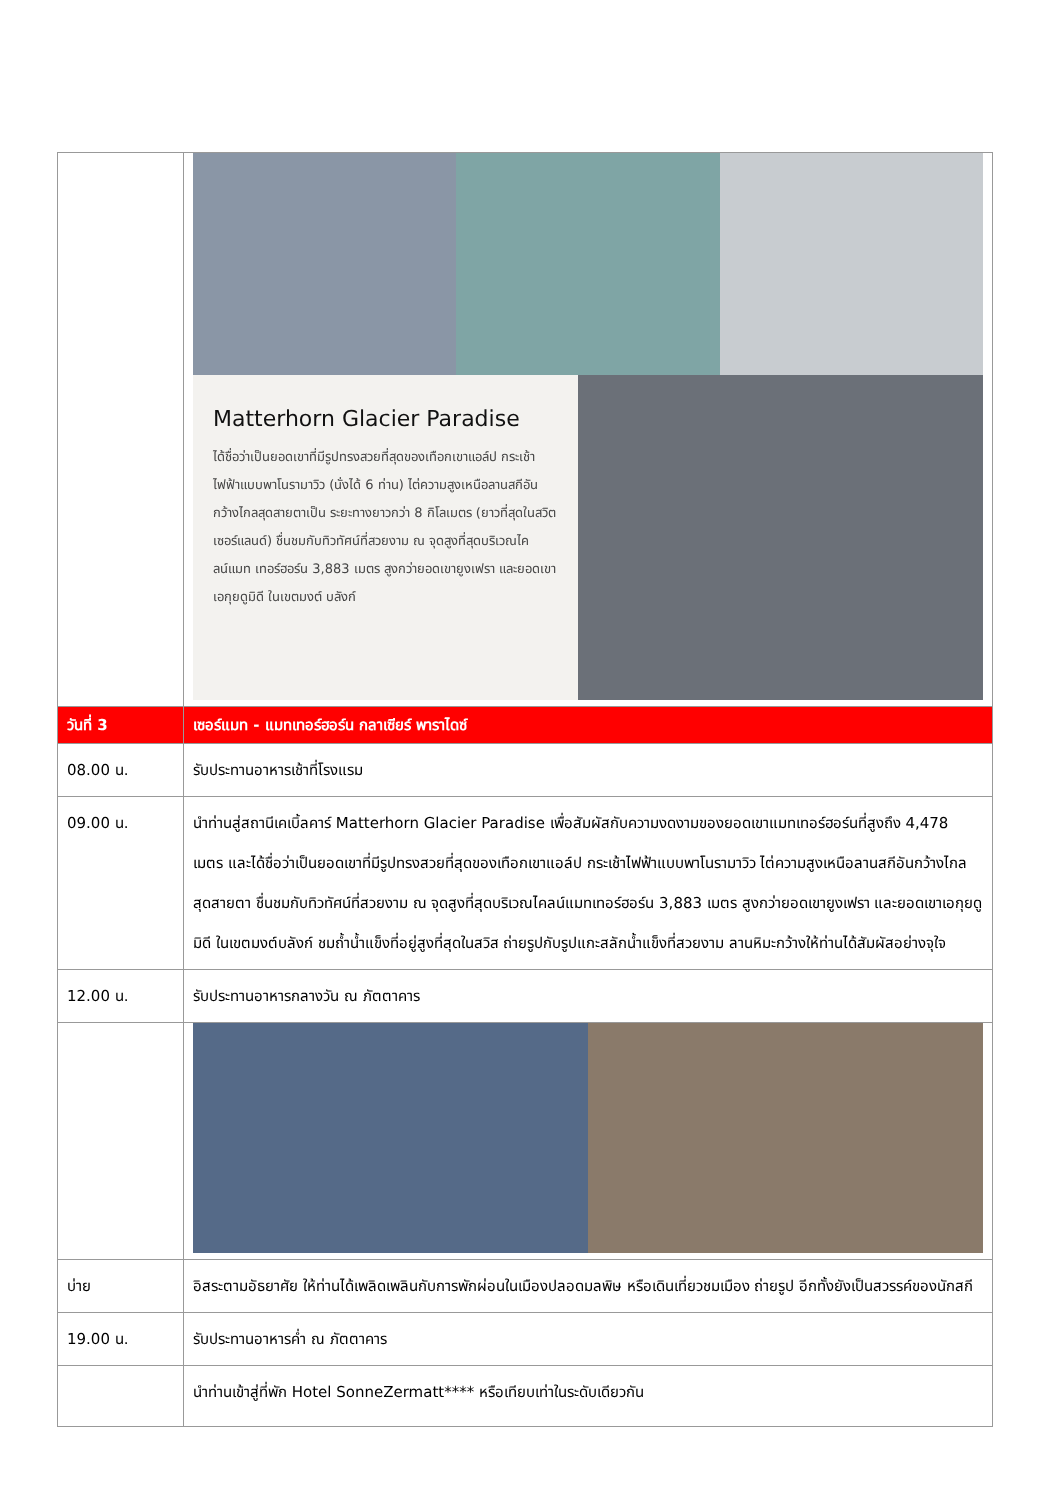| | Matterhorn Glacier Paradise ได้ชื่อว่าเป็นยอดเขาที่มีรูปทรงสวยที่สุดของเทือกเขาแอล์ป กระเช้าไฟฟ้าแบบพาโนรามาวิว (นั่งได้ 6 ท่าน) ไต่ความสูงเหนือลานสกีอันกว้างไกลสุดสายตาเป็น ระยะทางยาวกว่า 8 กิโลเมตร (ยาวที่สุดในสวิตเซอร์แลนด์) ชื่นชมกับทิวทัศน์ที่สวยงาม ณ จุดสูงที่สุดบริเวณไคลน์แมท เทอร์ฮอร์น 3,883 เมตร สูงกว่ายอดเขายูงเฟรา และยอดเขาเอกุยดูมิดี ในเขตมงต์ บลังก์ |
| วันที่ 3 | เซอร์แมท - แมทเทอร์ฮอร์น กลาเซียร์ พาราไดซ์ |
| 08.00 น. | รับประทานอาหารเช้าที่โรงแรม |
| 09.00 น. | นำท่านสู่สถานีเคเบิ้ลคาร์ Matterhorn Glacier Paradise เพื่อสัมผัสกับความงดงามของยอดเขาแมทเทอร์ฮอร์นที่สูงถึง 4,478 เมตร และได้ชื่อว่าเป็นยอดเขาที่มีรูปทรงสวยที่สุดของเทือกเขาแอล์ป กระเช้าไฟฟ้าแบบพาโนรามาวิว ไต่ความสูงเหนือลานสกีอันกว้างไกลสุดสายตา ชื่นชมกับทิวทัศน์ที่สวยงาม ณ จุดสูงที่สุดบริเวณไคลน์แมทเทอร์ฮอร์น 3,883 เมตร สูงกว่ายอดเขายูงเฟรา และยอดเขาเอกุยดูมิดี ในเขตมงต์บลังก์ ชมถ้ำน้ำแข็งที่อยู่สูงที่สุดในสวิส ถ่ายรูปกับรูปแกะสลักน้ำแข็งที่สวยงาม ลานหิมะกว้างให้ท่านได้สัมผัสอย่างจุใจ |
| 12.00 น. | รับประทานอาหารกลางวัน ณ ภัตตาคาร |
| บ่าย | อิสระตามอัธยาศัย ให้ท่านได้เพลิดเพลินกับการพักผ่อนในเมืองปลอดมลพิษ หรือเดินเที่ยวชมเมือง ถ่ายรูป อีกทั้งยังเป็นสวรรค์ของนักสกี |
| 19.00 น. | รับประทานอาหารค่ำ ณ ภัตตาคาร |
| | นำท่านเข้าสู่ที่พัก Hotel SonneZermatt**** หรือเทียบเท่าในระดับเดียวกัน |